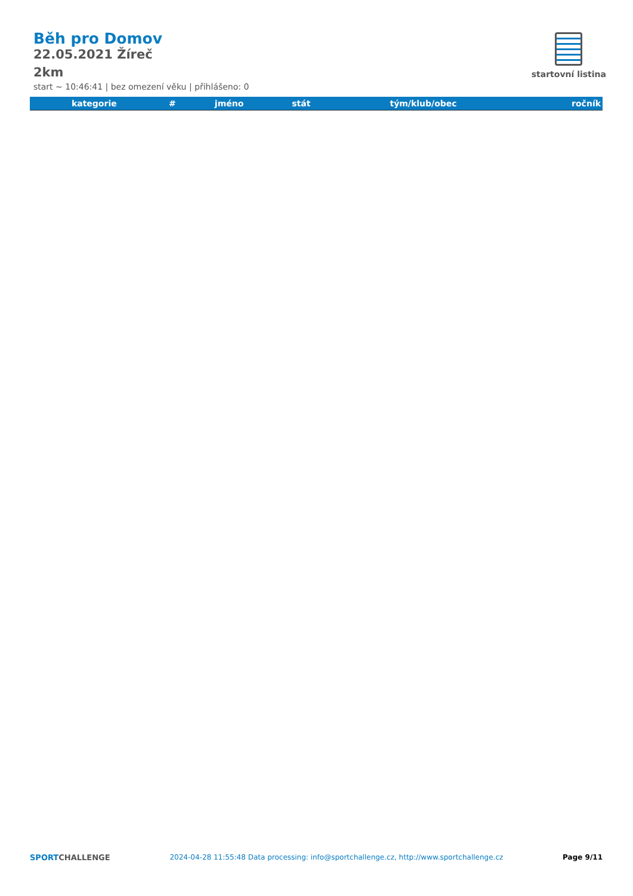Běh pro Domov
22.05.2021 Žíreč
2km
start ~ 10:46:41 | bez omezení věku | přihlášeno: 0
startovní listina
| kategorie | # | jméno | stát | tým/klub/obec | ročník |
| --- | --- | --- | --- | --- | --- |
SPORTCHALLENGE 2024-04-28 11:55:48 Data processing: info@sportchallenge.cz, http://www.sportchallenge.cz Page 9/11